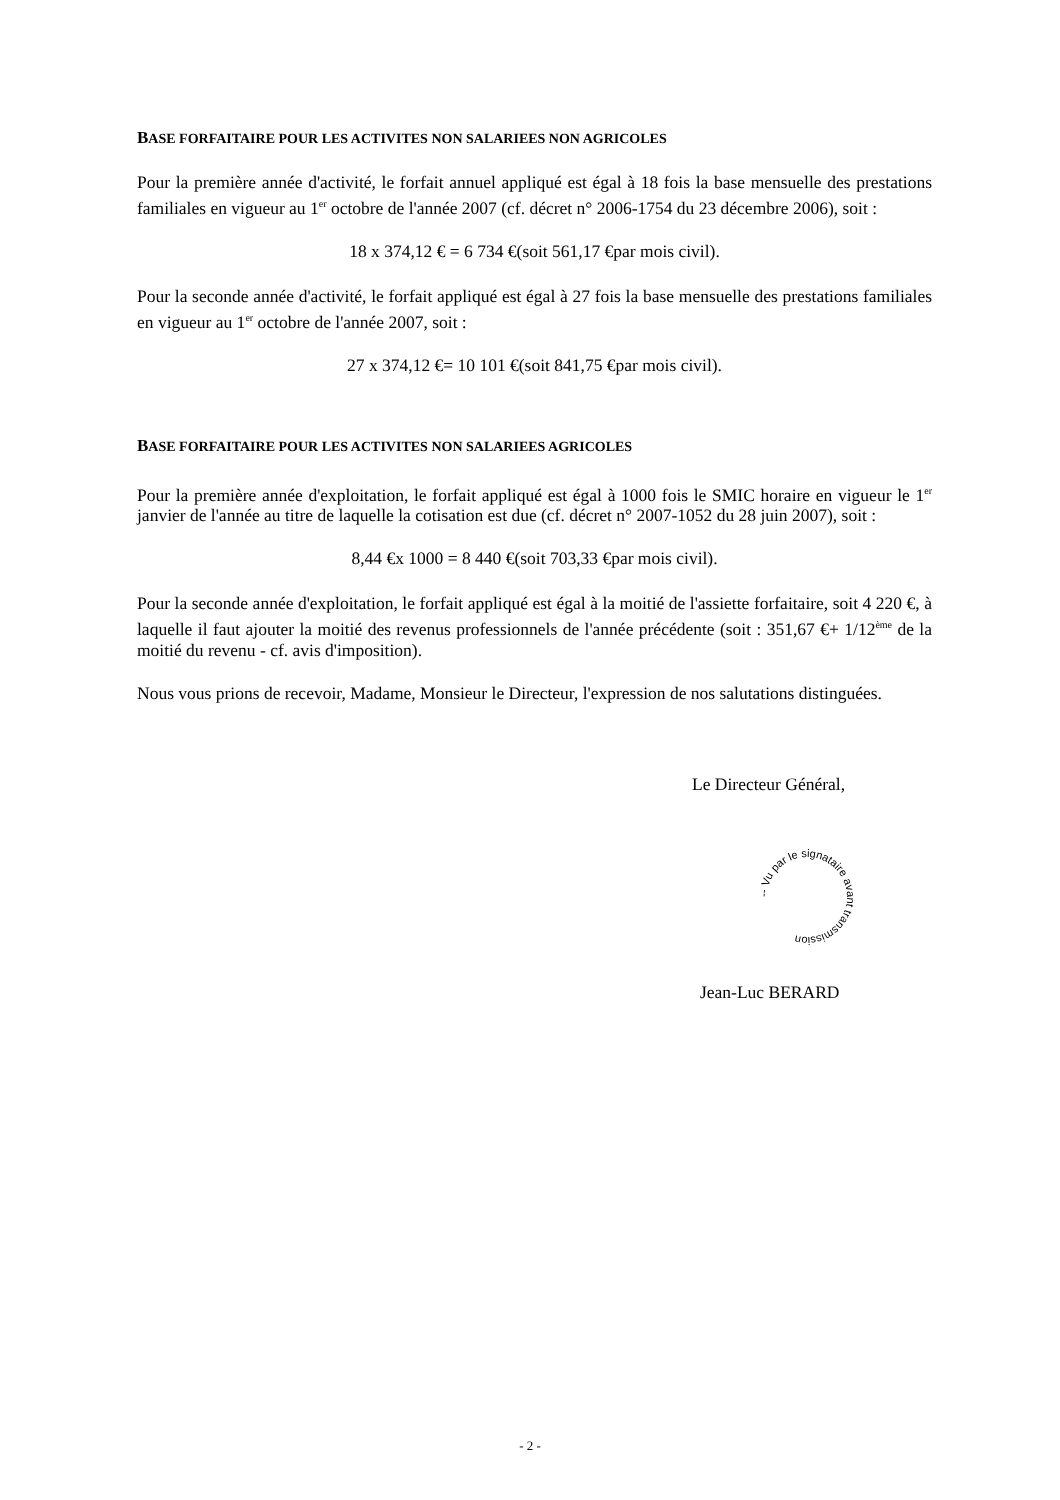BASE FORFAITAIRE POUR LES ACTIVITES NON SALARIEES NON AGRICOLES
Pour la première année d'activité, le forfait annuel appliqué est égal à 18 fois la base mensuelle des prestations familiales en vigueur au 1<sup>er</sup> octobre de l'année 2007 (cf. décret n° 2006-1754 du 23 décembre 2006), soit :
18 x 374,12 € = 6 734 €(soit 561,17 €par mois civil).
Pour la seconde année d'activité, le forfait appliqué est égal à 27 fois la base mensuelle des prestations familiales en vigueur au 1<sup>er</sup> octobre de l'année 2007, soit :
27 x 374,12 €= 10 101 €(soit 841,75 €par mois civil).
BASE FORFAITAIRE POUR LES ACTIVITES NON SALARIEES AGRICOLES
Pour la première année d'exploitation, le forfait appliqué est égal à 1000 fois le SMIC horaire en vigueur le 1<sup>er</sup> janvier de l'année au titre de laquelle la cotisation est due (cf. décret n° 2007-1052 du 28 juin 2007), soit :
8,44 €x 1000 = 8 440 €(soit 703,33 €par mois civil).
Pour la seconde année d'exploitation, le forfait appliqué est égal à la moitié de l'assiette forfaitaire, soit 4 220 €, à laquelle il faut ajouter la moitié des revenus professionnels de l'année précédente (soit : 351,67 €+ 1/12<sup>ème</sup> de la moitié du revenu - cf. avis d'imposition).
Nous vous prions de recevoir, Madame, Monsieur le Directeur, l'expression de nos salutations distinguées.
Le Directeur Général,
-- Vu par le signataire avant transmission
Jean-Luc BERARD
- 2 -